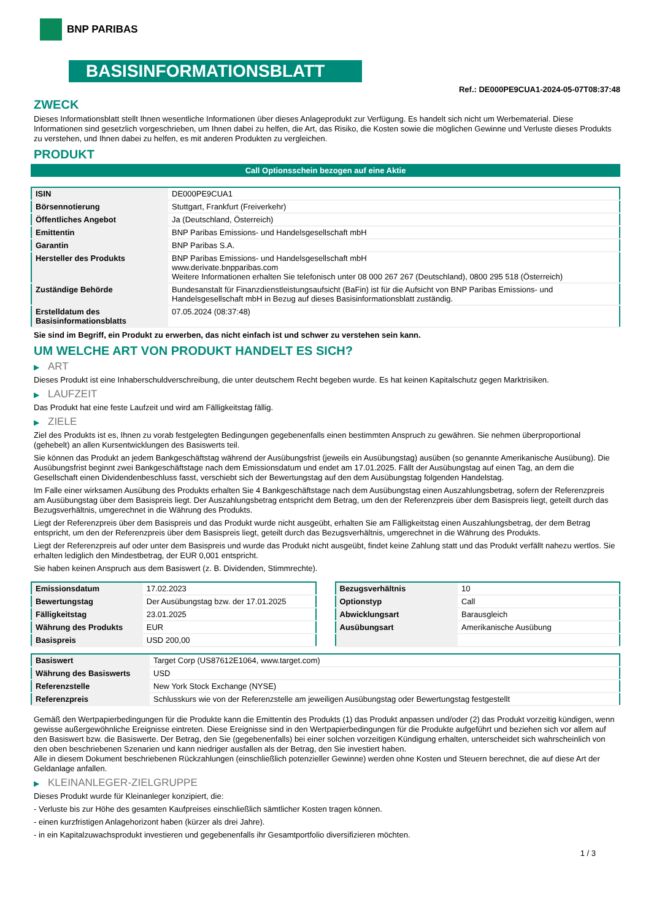BNP PARIBAS
BASISINFORMATIONSBLATT
Ref.: DE000PE9CUA1-2024-05-07T08:37:48
ZWECK
Dieses Informationsblatt stellt Ihnen wesentliche Informationen über dieses Anlageprodukt zur Verfügung. Es handelt sich nicht um Werbematerial. Diese Informationen sind gesetzlich vorgeschrieben, um Ihnen dabei zu helfen, die Art, das Risiko, die Kosten sowie die möglichen Gewinne und Verluste dieses Produkts zu verstehen, und Ihnen dabei zu helfen, es mit anderen Produkten zu vergleichen.
PRODUKT
Call Optionsschein bezogen auf eine Aktie
| ISIN | DE000PE9CUA1 |
| Börsennotierung | Stuttgart, Frankfurt (Freiverkehr) |
| Öffentliches Angebot | Ja (Deutschland, Österreich) |
| Emittentin | BNP Paribas Emissions- und Handelsgesellschaft mbH |
| Garantin | BNP Paribas S.A. |
| Hersteller des Produkts | BNP Paribas Emissions- und Handelsgesellschaft mbH www.derivate.bnpparibas.com Weitere Informationen erhalten Sie telefonisch unter 08 000 267 267 (Deutschland), 0800 295 518 (Österreich) |
| Zuständige Behörde | Bundesanstalt für Finanzdienstleistungsaufsicht (BaFin) ist für die Aufsicht von BNP Paribas Emissions- und Handelsgesellschaft mbH in Bezug auf dieses Basisinformationsblatt zuständig. |
| Erstelldatum des Basisinformationsblatts | 07.05.2024 (08:37:48) |
Sie sind im Begriff, ein Produkt zu erwerben, das nicht einfach ist und schwer zu verstehen sein kann.
UM WELCHE ART VON PRODUKT HANDELT ES SICH?
▶ ART
Dieses Produkt ist eine Inhaberschuldverschreibung, die unter deutschem Recht begeben wurde. Es hat keinen Kapitalschutz gegen Marktrisiken.
▶ LAUFZEIT
Das Produkt hat eine feste Laufzeit und wird am Fälligkeitstag fällig.
▶ ZIELE
Ziel des Produkts ist es, Ihnen zu vorab festgelegten Bedingungen gegebenenfalls einen bestimmten Anspruch zu gewähren. Sie nehmen überproportional (gehebelt) an allen Kursentwicklungen des Basiswerts teil.
Sie können das Produkt an jedem Bankgeschäftstag während der Ausübungsfrist (jeweils ein Ausübungstag) ausüben (so genannte Amerikanische Ausübung). Die Ausübungsfrist beginnt zwei Bankgeschäftstage nach dem Emissionsdatum und endet am 17.01.2025. Fällt der Ausübungstag auf einen Tag, an dem die Gesellschaft einen Dividendenbeschluss fasst, verschiebt sich der Bewertungstag auf den dem Ausübungstag folgenden Handelstag.
Im Falle einer wirksamen Ausübung des Produkts erhalten Sie 4 Bankgeschäftstage nach dem Ausübungstag einen Auszahlungsbetrag, sofern der Referenzpreis am Ausübungstag über dem Basispreis liegt. Der Auszahlungsbetrag entspricht dem Betrag, um den der Referenzpreis über dem Basispreis liegt, geteilt durch das Bezugsverhältnis, umgerechnet in die Währung des Produkts.
Liegt der Referenzpreis über dem Basispreis und das Produkt wurde nicht ausgeübt, erhalten Sie am Fälligkeitstag einen Auszahlungsbetrag, der dem Betrag entspricht, um den der Referenzpreis über dem Basispreis liegt, geteilt durch das Bezugsverhältnis, umgerechnet in die Währung des Produkts.
Liegt der Referenzpreis auf oder unter dem Basispreis und wurde das Produkt nicht ausgeübt, findet keine Zahlung statt und das Produkt verfällt nahezu wertlos. Sie erhalten lediglich den Mindestbetrag, der EUR 0,001 entspricht.
Sie haben keinen Anspruch aus dem Basiswert (z. B. Dividenden, Stimmrechte).
| Emissionsdatum | 17.02.2023 |
| Bewertungstag | Der Ausübungstag bzw. der 17.01.2025 |
| Fälligkeitstag | 23.01.2025 |
| Währung des Produkts | EUR |
| Basispreis | USD 200,00 |
| Bezugsverhältnis | 10 |
| Optionstyp | Call |
| Abwicklungsart | Barausgleich |
| Ausübungsart | Amerikanische Ausübung |
| Basiswert | Target Corp (US87612E1064, www.target.com) |
| Währung des Basiswerts | USD |
| Referenzstelle | New York Stock Exchange (NYSE) |
| Referenzpreis | Schlusskurs wie von der Referenzstelle am jeweiligen Ausübungstag oder Bewertungstag festgestellt |
Gemäß den Wertpapierbedingungen für die Produkte kann die Emittentin des Produkts (1) das Produkt anpassen und/oder (2) das Produkt vorzeitig kündigen, wenn gewisse außergewöhnliche Ereignisse eintreten. Diese Ereignisse sind in den Wertpapierbedingungen für die Produkte aufgeführt und beziehen sich vor allem auf den Basiswert bzw. die Basiswerte. Der Betrag, den Sie (gegebenenfalls) bei einer solchen vorzeitigen Kündigung erhalten, unterscheidet sich wahrscheinlich von den oben beschriebenen Szenarien und kann niedriger ausfallen als der Betrag, den Sie investiert haben.
Alle in diesem Dokument beschriebenen Rückzahlungen (einschließlich potenzieller Gewinne) werden ohne Kosten und Steuern berechnet, die auf diese Art der Geldanlage anfallen.
▶ KLEINANLEGER-ZIELGRUPPE
Dieses Produkt wurde für Kleinanleger konzipiert, die:
- Verluste bis zur Höhe des gesamten Kaufpreises einschließlich sämtlicher Kosten tragen können.
- einen kurzfristigen Anlagehorizont haben (kürzer als drei Jahre).
- in ein Kapitalzuwachsprodukt investieren und gegebenenfalls ihr Gesamtportfolio diversifizieren möchten.
1 / 3